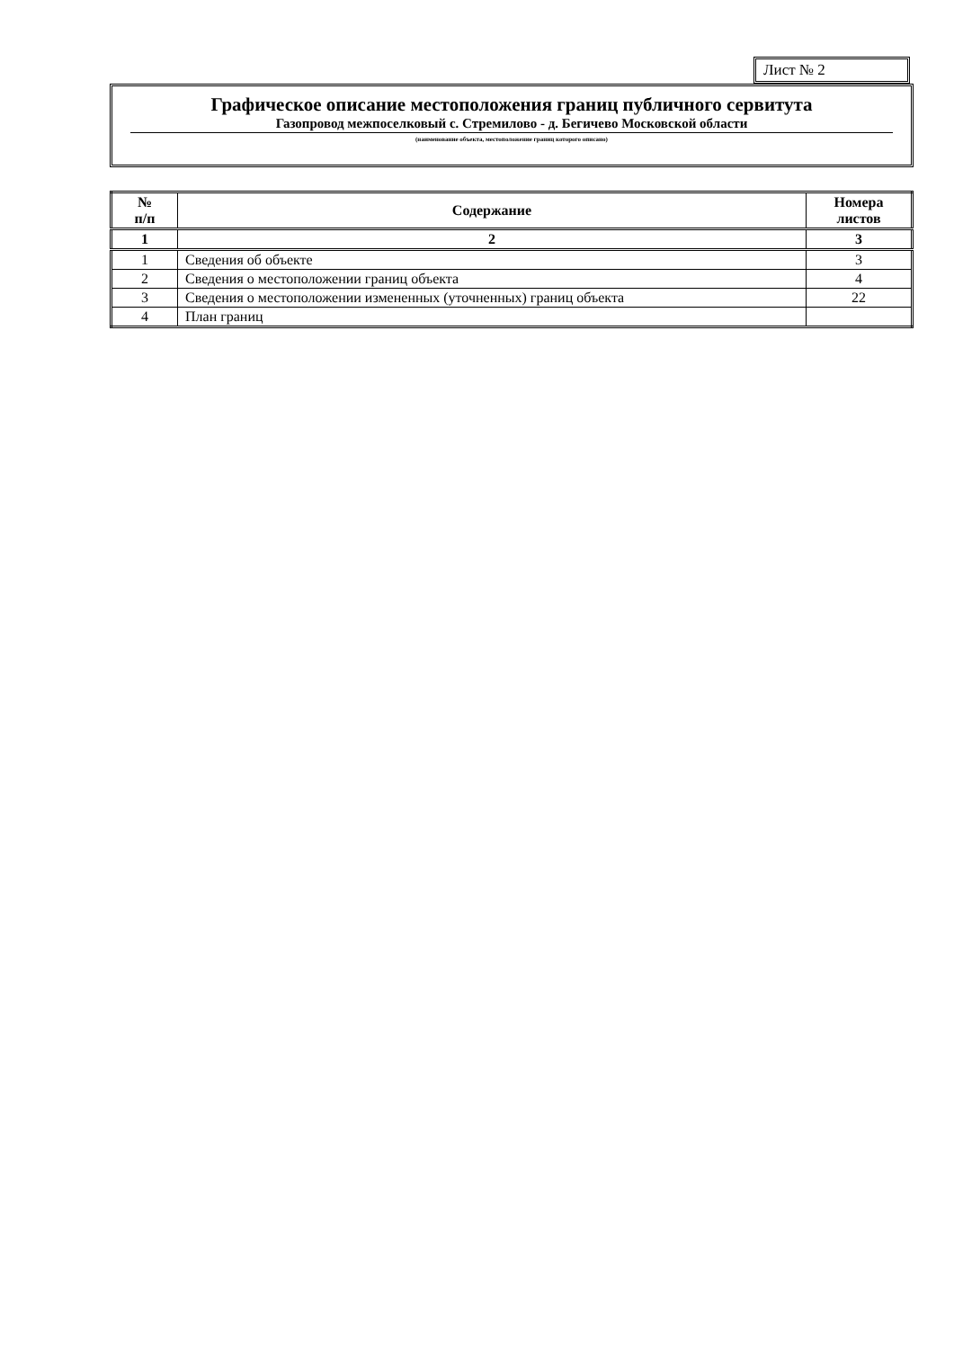Лист № 2
Графическое описание местоположения границ публичного сервитута
Газопровод межпоселковый с. Стремилово - д. Бегичево Московской области
(наименование объекта, местоположение границ которого описано)
| № п/п | Содержание | Номера листов |
| --- | --- | --- |
| 1 | 2 | 3 |
| 1 | Сведения об объекте | 3 |
| 2 | Сведения о местоположении границ объекта | 4 |
| 3 | Сведения о местоположении измененных (уточненных) границ объекта | 22 |
| 4 | План границ | |